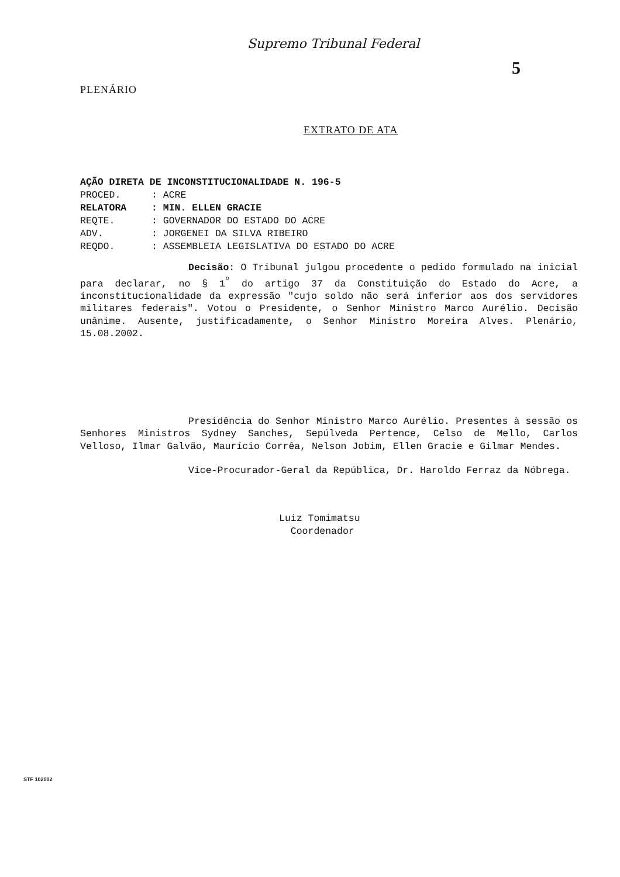Supremo Tribunal Federal
5
PLENÁRIO
EXTRATO DE ATA
AÇÃO DIRETA DE INCONSTITUCIONALIDADE N. 196-5
PROCED.: ACRE
RELATORA: MIN. ELLEN GRACIE
REQTE.: GOVERNADOR DO ESTADO DO ACRE
ADV.: JORGENEI DA SILVA RIBEIRO
REQDO.: ASSEMBLEIA LEGISLATIVA DO ESTADO DO ACRE
Decisão: O Tribunal julgou procedente o pedido formulado na inicial para declarar, no § 1<sup>º</sup> do artigo 37 da Constituição do Estado do Acre, a inconstitucionalidade da expressão "cujo soldo não será inferior aos dos servidores militares federais". Votou o Presidente, o Senhor Ministro Marco Aurélio. Decisão unânime. Ausente, justificadamente, o Senhor Ministro Moreira Alves. Plenário, 15.08.2002.
Presidência do Senhor Ministro Marco Aurélio. Presentes à sessão os Senhores Ministros Sydney Sanches, Sepúlveda Pertence, Celso de Mello, Carlos Velloso, Ilmar Galvão, Maurício Corrêa, Nelson Jobim, Ellen Gracie e Gilmar Mendes.
Vice-Procurador-Geral da República, Dr. Haroldo Ferraz da Nóbrega.
Luiz Tomimatsu
Coordenador
STF 102002